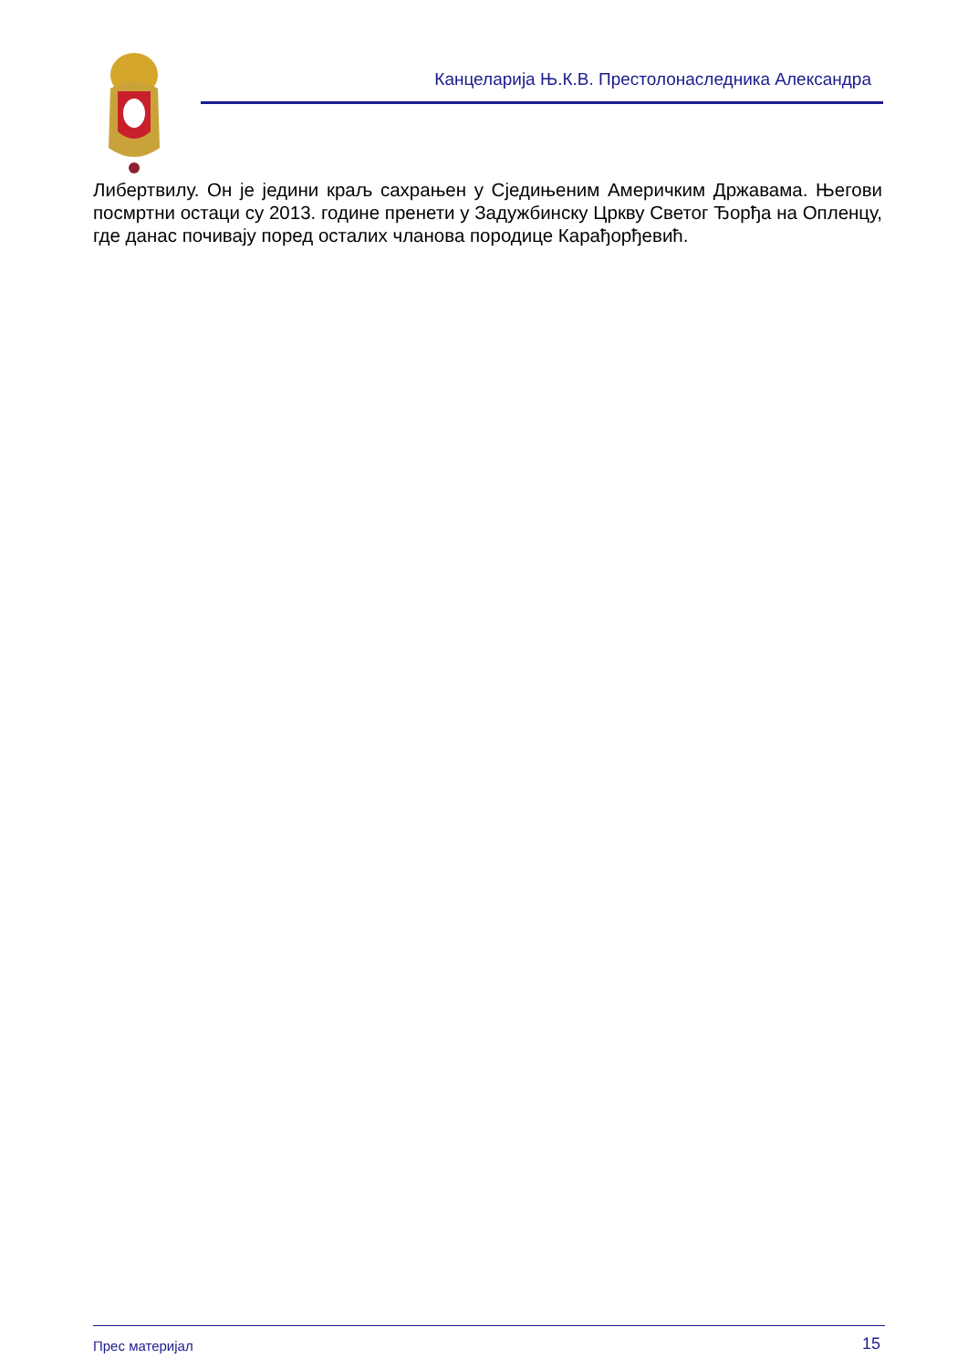Канцеларија Њ.К.В. Престолонаследника Александра
Либертвилу. Он је једини краљ сахрањен у Сједињеним Америчким Државама. Његови посмртни остаци су 2013. године пренети у Задужбинску Цркву Светог Ђорђа на Опленцу, где данас почивају поред осталих чланова породице Карађорђевић.
Прес материјал 15